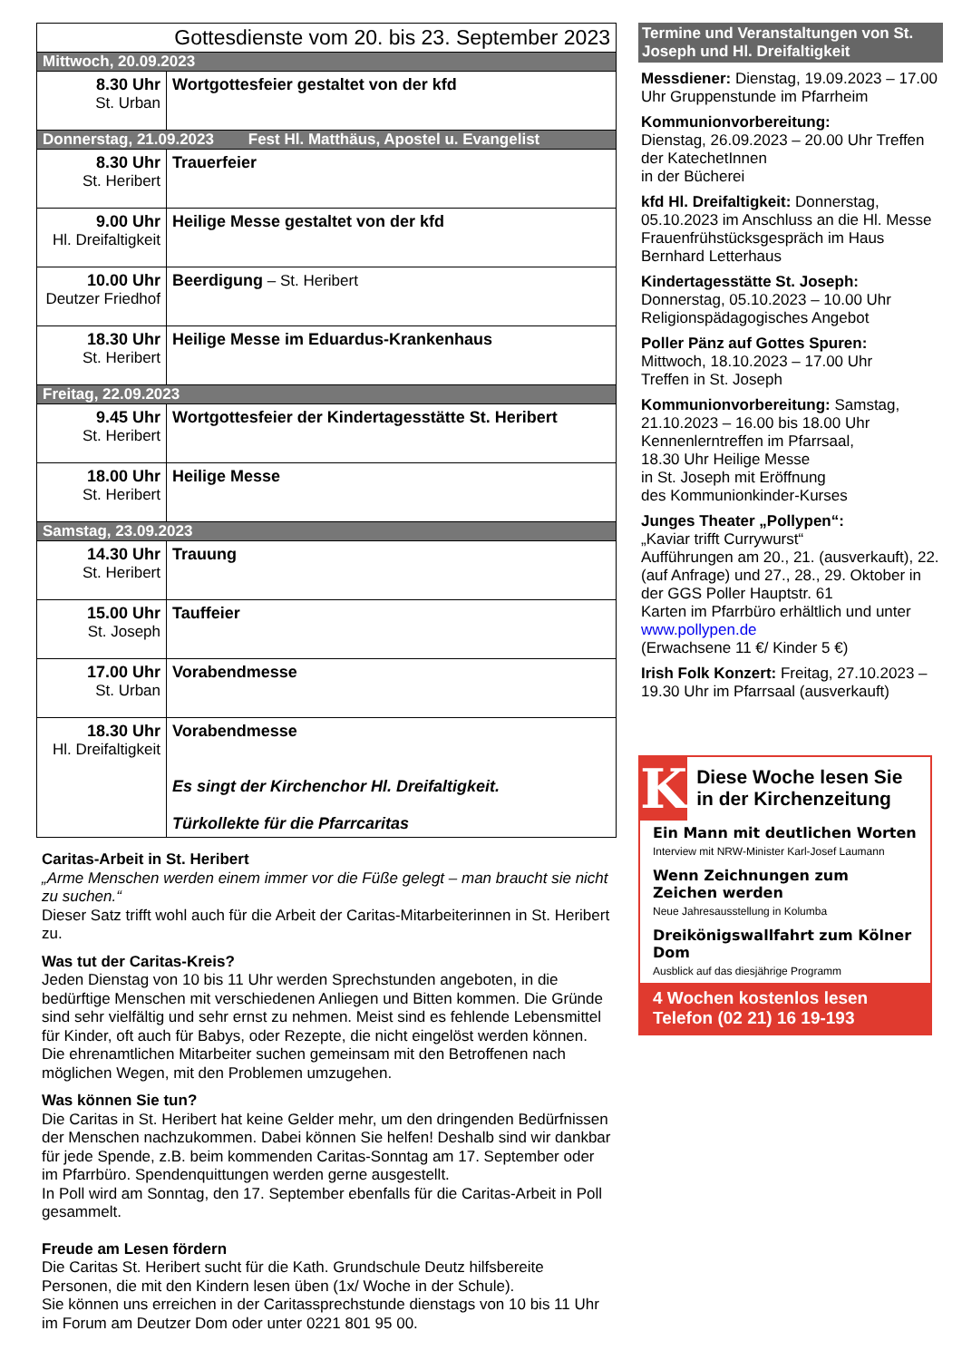| Gottesdienste vom 20. bis 23. September 2023 | |
| Mittwoch, 20.09.2023 | |
| 8.30 Uhr St. Urban | Wortgottesfeier gestaltet von der kfd |
| Donnerstag, 21.09.2023 Fest Hl. Matthäus, Apostel u. Evangelist | |
| 8.30 Uhr St. Heribert | Trauerfeier |
| 9.00 Uhr Hl. Dreifaltigkeit | Heilige Messe gestaltet von der kfd |
| 10.00 Uhr Deutzer Friedhof | Beerdigung – St. Heribert |
| 18.30 Uhr St. Heribert | Heilige Messe im Eduardus-Krankenhaus |
| Freitag, 22.09.2023 | |
| 9.45 Uhr St. Heribert | Wortgottesfeier der Kindertagesstätte St. Heribert |
| 18.00 Uhr St. Heribert | Heilige Messe |
| Samstag, 23.09.2023 | |
| 14.30 Uhr St. Heribert | Trauung |
| 15.00 Uhr St. Joseph | Tauffeier |
| 17.00 Uhr St. Urban | Vorabendmesse |
| 18.30 Uhr Hl. Dreifaltigkeit | Vorabendmesse Es singt der Kirchenchor Hl. Dreifaltigkeit. Türkollekte für die Pfarrcaritas |
Caritas-Arbeit in St. Heribert
„Arme Menschen werden einem immer vor die Füße gelegt – man braucht sie nicht zu suchen.“
Dieser Satz trifft wohl auch für die Arbeit der Caritas-Mitarbeiterinnen in St. Heribert zu.
Was tut der Caritas-Kreis?
Jeden Dienstag von 10 bis 11 Uhr werden Sprechstunden angeboten, in die bedürftige Menschen mit verschiedenen Anliegen und Bitten kommen. Die Gründe sind sehr vielfältig und sehr ernst zu nehmen. Meist sind es fehlende Lebensmittel für Kinder, oft auch für Babys, oder Rezepte, die nicht eingelöst werden können. Die ehrenamtlichen Mitarbeiter suchen gemeinsam mit den Betroffenen nach möglichen Wegen, mit den Problemen umzugehen.
Was können Sie tun?
Die Caritas in St. Heribert hat keine Gelder mehr, um den dringenden Bedürfnissen der Menschen nachzukommen. Dabei können Sie helfen! Deshalb sind wir dankbar für jede Spende, z.B. beim kommenden Caritas-Sonntag am 17. September oder im Pfarrbüro. Spendenquittungen werden gerne ausgestellt.
In Poll wird am Sonntag, den 17. September ebenfalls für die Caritas-Arbeit in Poll gesammelt.
Freude am Lesen fördern
Die Caritas St. Heribert sucht für die Kath. Grundschule Deutz hilfsbereite Personen, die mit den Kindern lesen üben (1x/ Woche in der Schule).
Sie können uns erreichen in der Caritassprechstunde dienstags von 10 bis 11 Uhr im Forum am Deutzer Dom oder unter 0221 801 95 00.
Termine und Veranstaltungen von St. Joseph und Hl. Dreifaltigkeit
Messdiener: Dienstag, 19.09.2023 – 17.00 Uhr Gruppenstunde im Pfarrheim
Kommunionvorbereitung:
Dienstag, 26.09.2023 – 20.00 Uhr Treffen der KatechetInnen
in der Bücherei
kfd Hl. Dreifaltigkeit: Donnerstag, 05.10.2023 im Anschluss an die Hl. Messe Frauenfrühstücksgespräch im Haus Bernhard Letterhaus
Kindertagesstätte St. Joseph:
Donnerstag, 05.10.2023 – 10.00 Uhr Religionspädagogisches Angebot
Poller Pänz auf Gottes Spuren:
Mittwoch, 18.10.2023 – 17.00 Uhr
Treffen in St. Joseph
Kommunionvorbereitung: Samstag, 21.10.2023 – 16.00 bis 18.00 Uhr Kennenlerntreffen im Pfarrsaal,
18.30 Uhr Heilige Messe
in St. Joseph mit Eröffnung
des Kommunionkinder-Kurses
Junges Theater „Pollypen“:
„Kaviar trifft Currywurst“
Aufführungen am 20., 21. (ausverkauft), 22. (auf Anfrage) und 27., 28., 29. Oktober in der GGS Poller Hauptstr. 61
Karten im Pfarrbüro erhältlich und unter www.pollypen.de
(Erwachsene 11 €/ Kinder 5 €)
Irish Folk Konzert: Freitag, 27.10.2023 – 19.30 Uhr im Pfarrsaal (ausverkauft)
K
Diese Woche lesen Sie in der Kirchenzeitung
Ein Mann mit deutlichen Worten
Interview mit NRW-Minister Karl-Josef Laumann
Wenn Zeichnungen zum Zeichen werden
Neue Jahresausstellung in Kolumba
Dreikönigswallfahrt zum Kölner Dom
Ausblick auf das diesjährige Programm
4 Wochen kostenlos lesen
Telefon (02 21) 16 19-193